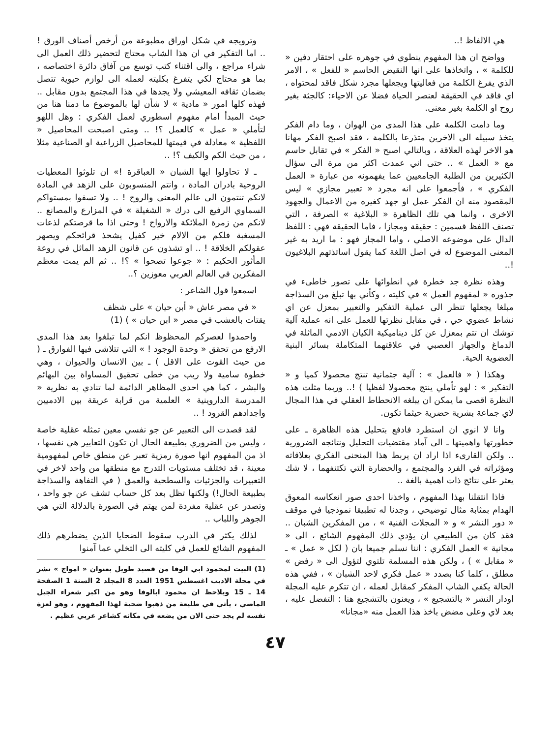هي الالفاظ !..
وواضح ان هذا المفهوم ينطوي في جوهره على احتقار دفين « للكلمة » ، واتخاذها على انها النقيض الحاسم « للفعل » ، الامر الذي يفرغ الكلمة من فعاليتها ويجعلها مجرد شكل فاقد لمحتواه ، اي فاقد في الحقيقة لعنصر الحياة فضلا عن الاحياء: كالجثة بغير روح او الكلمة بغير معنى.
وما دامت الكلمة على هذا المدى من الهوان ، وما دام الفكر يتخذ سبيله الى الاخرين متذرعا بالكلمة ، فقد اصبح الفكر مهانا هو الاخر لهذه العلاقة ، وبالتالي اصبح « الفكر » في تقابل حاسم مع « العمل » .. حتى اني عمدت اكثر من مرة الى سؤال الكثيرين من الطلبة الجامعيين عما يفهمونه من عبارة « العمل الفكري » ، فأجمعوا على انه مجرد « تعبير مجازي » ليس المقصود منه ان الفكر عمل او جهد كغيره من الاعمال والجهود الاخرى ، وانما هي تلك الظاهرة « البلاغية » الصرفة ، التي تصنف اللفظ قسمين : حقيقة ومجازا ، فاما الحقيقة فهي : اللفظ الدال على موضوعه الاصلي ، واما المجاز فهو : ما اريد به غير المعنى الموضوع له في اصل اللغة كما يقول اساتذتهم البلاغيون !..
وهذه نظرة جد خطرة في انطوائها على تصور خاطىء في جذوره « لمفهوم العمل » في كليته ، وكأني بها تبلغ من السذاجة مبلغا يجعلها تنظر الى عملية التفكير والتعبير بمعزل عن اي نشاط عضوي حي ، في مقابل نظرتها للعمل على انه عملية آلية توشك ان تتم بمعزل عن كل ديناميكية الكيان الادمي الماثلة في الدماغ والجهاز العصبي في علاقتهما المتكاملة بسائر البنية العضوية الحية.
وهكذا ( « فالعمل » : آلية جثمانية تنتج محصولا كميا و « التفكير » : لهو تأملي ينتج محصولا لفظيا ) !.. وربما مثلت هذه النظرة اقصى ما يمكن ان يبلغه الانحطاط العقلي في هذا المجال لاي جماعة بشرية حضرية حيثما تكون.
وانا لا انوي ان استطرد فادفع بتحليل هذه الظاهرة ـ على خطورتها واهميتها ـ الى آماد مقتضيات التحليل ونتائجه الضرورية .. ولكن القارىء اذا اراد ان يربط هذا المنحنى الفكري بعلاقاته ومؤثراته في الفرد والمجتمع ، والحضارة التي تكتنفهما ، لا شك يعثر على نتائج ذات اهمية بالغة ..
فاذا انتقلنا بهذا المفهوم ، واخذنا احدى صور انعكاسه المعوق الهدام بمثابة مثال توضيحي ، وجدنا له تطبيقا نموذجيا في موقف « دور النشر » و « المجلات الفنية » ، من المفكرين الشبان .. فقد كان من الطبيعي ان يؤدي ذلك المفهوم الشائع ، الى « مجانية » العمل الفكري : اننا نسلم جميعا بان ( لكل « عمل » ـ « مقابل » ) ، ولكن هذه المسلمة تلتوي لتؤول الى « رفض » مطلق ، كلما كنا بصدد « عمل فكري لاحد الشبان » ، ففي هذه الحالة يكفي الشاب المفكر كمقابل لعمله ، ان تتكرم عليه المجلة اودار النشر « بالتشجيع » ، ويعنون بالتشجيع هنا : التفضل عليه ، بعد لاي وعلى مضض باخذ هذا العمل منه «مجانا»
وترويجه في شكل اوراق مطبوعة من أرخص أصناف الورق ! .. اما التفكير في ان هذا الشاب محتاج لتحضير ذلك العمل الى شراء مراجع ، والى اقتناء كتب توسع من آفاق دائرة اختصاصه ، بما هو محتاج لكي يتفرغ بكليته لعمله الى لوازم حيوية تتصل بضمان ثقافه المعيشي ولا يجدها في هذا المجتمع بدون مقابل .. فهذه كلها امور « مادية » لا شأن لها بالموضوع ما دمنا هنا من حيث المبدأ امام مفهوم اسطوري لعمل الفكري : وهل اللهو لتأملي « عمل » كالعمل ؟! .. ومتى اصبحت المحاصيل « اللفظية » معادلة في قيمتها للمحاصيل الزراعية او الصناعية مثلا ، من حيث الكم والكيف ؟! ..
ـ لا تحاولوا ايها الشبان « العباقرة !» ان تلوثوا المعطيات الروحية بادران المادة ، وانتم المنسوبون على الزهد في المادة لانكم تنتمون الى عالم المعنى والروح ! .. ولا تسفوا بمستواكم السماوي الرفيع الى درك « الشغيلة » في المزارع والمصانع .. لانكم من زمرة الملائكة والارواح ! وحتى اذا ما قرصتكم لذعات المسغبة فلكم من الالام خير كفيل يشحذ قرائحكم ويصهر عقولكم الخلاقة ! .. او تشذون عن قانون الزهد الماثل في روعة المأثور الحكيم : « جوعوا تصحوا » ؟! .. ثم الم يمت معظم المفكرين في العالم العربي معوزين ؟..
اسمعوا قول الشاعر :
« في مصر عاش « أبن حيان » على شظف
يقتات بالعشب في مصر « ابن حيان » ) (1)
واحمدوا لعصركم المحظوظ انكم لما تبلغوا بعد هذا المدى الارفع من تحقق « وحدة الوجود ! » التي تتلاشى فيها الفوارق ـ ( من حيث القوت على الاقل ) ـ بين الانسان والحيوان ، وهي خطوة سامية ولا ريب من خطى تحقيق المساواة بين البهائم والبشر ، كما هي احدى المظاهر الدائمة لما تنادي به نظرية « المدرسة الداروينية » العلمية من قرابة عريقة بين الادميين واجدادهم القرود ! ..
لقد قصدت الى التعبير عن جو نفسي معين تمثله عقلية خاصة ، وليس من الضروري بطبيعة الحال ان تكون التعابير هي نفسها ، اذ من المفهوم انها صورة رمزية تعبر عن منطق خاص لمفهومية معينة ، قد تختلف مستويات التدرج مع منطقها من واحد لاخر في التعبيرات والجزئيات والسطحية والعمق ( في التفاهة والسذاجة بطبيعة الحال!) ولكنها تظل بعد كل حساب تشف عن جو واحد ، وتصدر عن عقلية مفردة لمن يهتم في الصورة بالدلالة التي هي الجوهر واللباب ..
لذلك يكثر في الدرب سقوط الضحايا الذين يضطرهم ذلك المفهوم الشائع للعمل في كليته الى التخلي عما آمنوا
(1) البيت لمحمود ابي الوفا من قصيد طويل بعنوان « امواج » نشر في مجلة الاديب اغسطس 1951 العدد 8 المجلد 2 السنة 1 الصفحة 14 ـ 15 ويلاحظ ان محمود ابالوفا وهو من اكبر شعراء الجيل الماضي ، يأتي في طليعة من ذهبوا ضحية لهذا المفهوم ، وهو لعزة نفسه لم يجد حتى الان من يضعه في مكانه كشاعر عربي عظيم .
٤٧